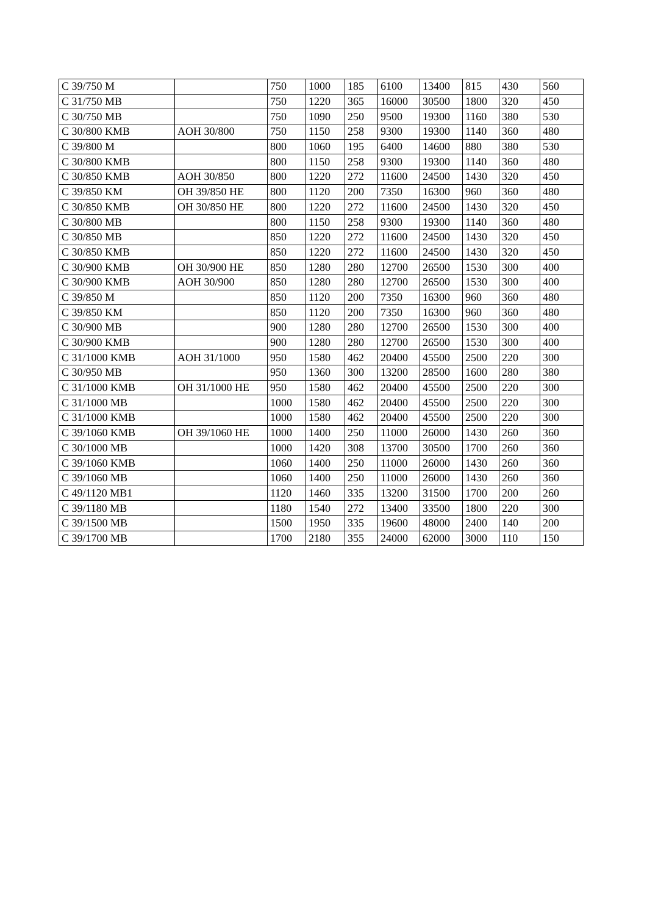| C 39/750 M | | 750 | 1000 | 185 | 6100 | 13400 | 815 | 430 | 560 |
| C 31/750 MB | | 750 | 1220 | 365 | 16000 | 30500 | 1800 | 320 | 450 |
| C 30/750 MB | | 750 | 1090 | 250 | 9500 | 19300 | 1160 | 380 | 530 |
| C 30/800 KMB | AOH 30/800 | 750 | 1150 | 258 | 9300 | 19300 | 1140 | 360 | 480 |
| C 39/800 M | | 800 | 1060 | 195 | 6400 | 14600 | 880 | 380 | 530 |
| C 30/800 KMB | | 800 | 1150 | 258 | 9300 | 19300 | 1140 | 360 | 480 |
| C 30/850 KMB | AOH 30/850 | 800 | 1220 | 272 | 11600 | 24500 | 1430 | 320 | 450 |
| C 39/850 KM | OH 39/850 HE | 800 | 1120 | 200 | 7350 | 16300 | 960 | 360 | 480 |
| C 30/850 KMB | OH 30/850 HE | 800 | 1220 | 272 | 11600 | 24500 | 1430 | 320 | 450 |
| C 30/800 MB | | 800 | 1150 | 258 | 9300 | 19300 | 1140 | 360 | 480 |
| C 30/850 MB | | 850 | 1220 | 272 | 11600 | 24500 | 1430 | 320 | 450 |
| C 30/850 KMB | | 850 | 1220 | 272 | 11600 | 24500 | 1430 | 320 | 450 |
| C 30/900 KMB | OH 30/900 HE | 850 | 1280 | 280 | 12700 | 26500 | 1530 | 300 | 400 |
| C 30/900 KMB | AOH 30/900 | 850 | 1280 | 280 | 12700 | 26500 | 1530 | 300 | 400 |
| C 39/850 M | | 850 | 1120 | 200 | 7350 | 16300 | 960 | 360 | 480 |
| C 39/850 KM | | 850 | 1120 | 200 | 7350 | 16300 | 960 | 360 | 480 |
| C 30/900 MB | | 900 | 1280 | 280 | 12700 | 26500 | 1530 | 300 | 400 |
| C 30/900 KMB | | 900 | 1280 | 280 | 12700 | 26500 | 1530 | 300 | 400 |
| C 31/1000 KMB | AOH 31/1000 | 950 | 1580 | 462 | 20400 | 45500 | 2500 | 220 | 300 |
| C 30/950 MB | | 950 | 1360 | 300 | 13200 | 28500 | 1600 | 280 | 380 |
| C 31/1000 KMB | OH 31/1000 HE | 950 | 1580 | 462 | 20400 | 45500 | 2500 | 220 | 300 |
| C 31/1000 MB | | 1000 | 1580 | 462 | 20400 | 45500 | 2500 | 220 | 300 |
| C 31/1000 KMB | | 1000 | 1580 | 462 | 20400 | 45500 | 2500 | 220 | 300 |
| C 39/1060 KMB | OH 39/1060 HE | 1000 | 1400 | 250 | 11000 | 26000 | 1430 | 260 | 360 |
| C 30/1000 MB | | 1000 | 1420 | 308 | 13700 | 30500 | 1700 | 260 | 360 |
| C 39/1060 KMB | | 1060 | 1400 | 250 | 11000 | 26000 | 1430 | 260 | 360 |
| C 39/1060 MB | | 1060 | 1400 | 250 | 11000 | 26000 | 1430 | 260 | 360 |
| C 49/1120 MB1 | | 1120 | 1460 | 335 | 13200 | 31500 | 1700 | 200 | 260 |
| C 39/1180 MB | | 1180 | 1540 | 272 | 13400 | 33500 | 1800 | 220 | 300 |
| C 39/1500 MB | | 1500 | 1950 | 335 | 19600 | 48000 | 2400 | 140 | 200 |
| C 39/1700 MB | | 1700 | 2180 | 355 | 24000 | 62000 | 3000 | 110 | 150 |